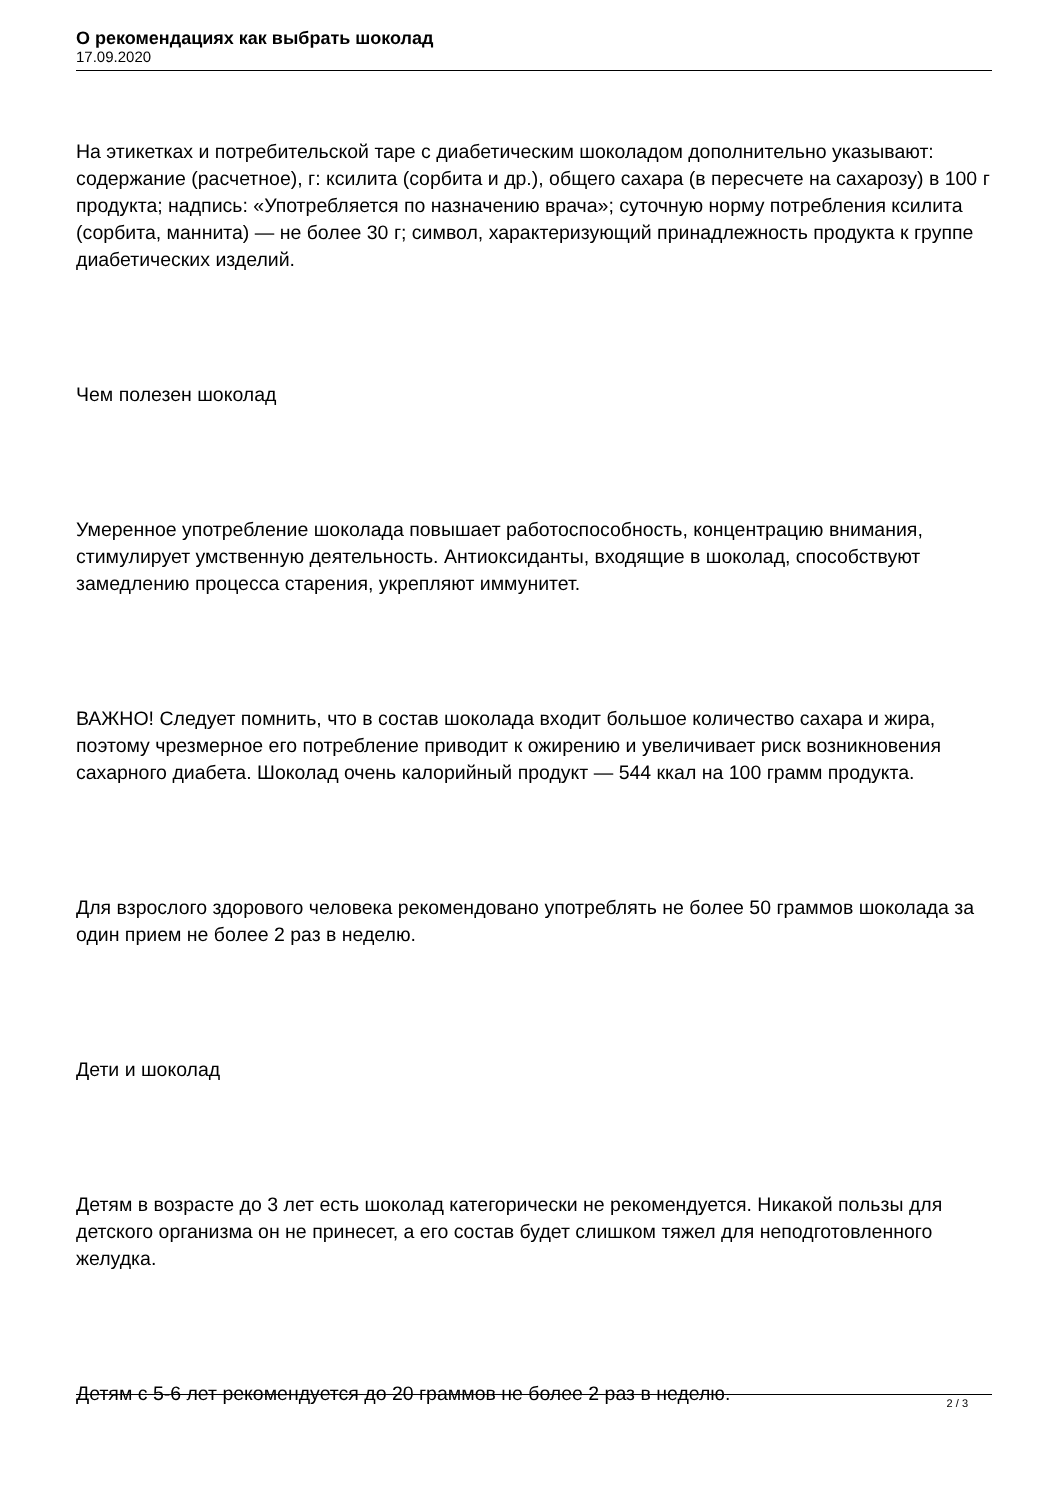О рекомендациях как выбрать шоколад
17.09.2020
На этикетках и потребительской таре с диабетическим шоколадом дополнительно указывают: содержание (расчетное), г: ксилита (сорбита и др.), общего сахара (в пересчете на сахарозу) в 100 г продукта; надпись: «Употребляется по назначению врача»; суточную норму потребления ксилита (сорбита, маннита) — не более 30 г; символ, характеризующий принадлежность продукта к группе диабетических изделий.
Чем полезен шоколад
Умеренное употребление шоколада повышает работоспособность, концентрацию внимания, стимулирует умственную деятельность. Антиоксиданты, входящие в шоколад, способствуют замедлению процесса старения, укрепляют иммунитет.
ВАЖНО! Следует помнить, что в состав шоколада входит большое количество сахара и жира, поэтому чрезмерное его потребление приводит к ожирению и увеличивает риск возникновения сахарного диабета. Шоколад очень калорийный продукт — 544 ккал на 100 грамм продукта.
Для взрослого здорового человека рекомендовано употреблять не более 50 граммов шоколада за один прием не более 2 раз в неделю.
Дети и шоколад
Детям в возрасте до 3 лет есть шоколад категорически не рекомендуется. Никакой пользы для детского организма он не принесет, а его состав будет слишком тяжел для неподготовленного желудка.
Детям с 5-6 лет рекомендуется до 20 граммов не более 2 раз в неделю.
2 / 3